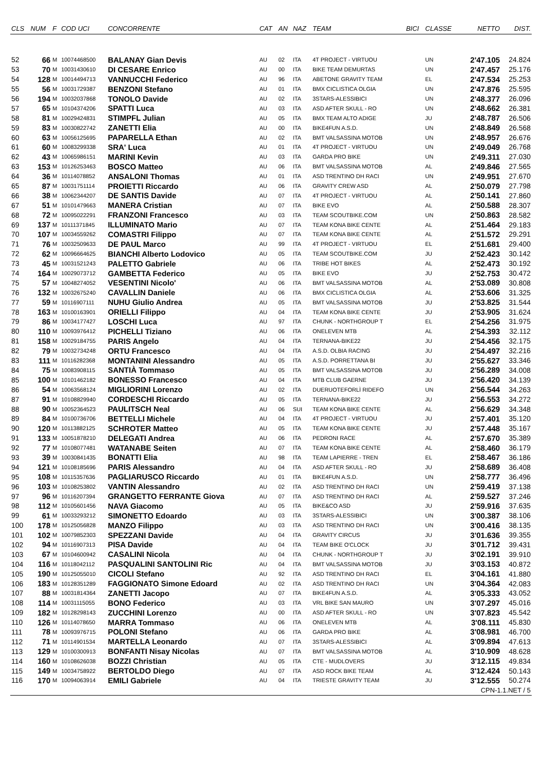| CLS | NUM | F | COD UCI | CONCORRENTE | CAT | AN | NAZ | TEAM | BICI | CLASSE | NETTO | DIST. |
| --- | --- | --- | --- | --- | --- | --- | --- | --- | --- | --- | --- | --- |
| 52 | 66 | M | 10074468500 | BALANAY Gian Devis | AU | 02 | ITA | 4T PROJECT - VIRTUOU | | UN | 2'47.105 | 24.824 |
| 53 | 70 | M | 10031430610 | DI CESARE Enrico | AU | 00 | ITA | BIKE TEAM DEMURTAS | | UN | 2'47.457 | 25.176 |
| 54 | 128 | M | 10014494713 | VANNUCCHI Federico | AU | 96 | ITA | ABETONE GRAVITY TEAM | | EL | 2'47.534 | 25.253 |
| 55 | 56 | M | 10031729387 | BENZONI Stefano | AU | 01 | ITA | BMX CICLISTICA OLGIA | | UN | 2'47.876 | 25.595 |
| 56 | 194 | M | 10032037868 | TONOLO Davide | AU | 02 | ITA | 3STARS-ALESSIBICI | | UN | 2'48.377 | 26.096 |
| 57 | 65 | M | 10104374206 | SPATTI Luca | AU | 03 | ITA | ASD AFTER SKULL - RO | | UN | 2'48.662 | 26.381 |
| 58 | 81 | M | 10029424831 | STIMPFL Julian | AU | 05 | ITA | BMX TEAM ALTO ADIGE | | JU | 2'48.787 | 26.506 |
| 59 | 83 | M | 10030822742 | ZANETTI Elia | AU | 00 | ITA | BIKE4FUN A.S.D. | | UN | 2'48.849 | 26.568 |
| 60 | 63 | M | 10056125695 | PAPARELLA Ethan | AU | 02 | ITA | BMT VALSASSINA MOTOB | | UN | 2'48.957 | 26.676 |
| 61 | 60 | M | 10083299338 | SRA' Luca | AU | 01 | ITA | 4T PROJECT - VIRTUOU | | UN | 2'49.049 | 26.768 |
| 62 | 43 | M | 10065986151 | MARINI Kevin | AU | 03 | ITA | GARDA PRO BIKE | | UN | 2'49.311 | 27.030 |
| 63 | 153 | M | 10126253463 | BOSCO Matteo | AU | 06 | ITA | BMT VALSASSINA MOTOB | | AL | 2'49.846 | 27.565 |
| 64 | 36 | M | 10114078852 | ANSALONI Thomas | AU | 01 | ITA | ASD TRENTINO DH RACI | | UN | 2'49.951 | 27.670 |
| 65 | 87 | M | 10031751114 | PROIETTI Riccardo | AU | 06 | ITA | GRAVITY CREW ASD | | AL | 2'50.079 | 27.798 |
| 66 | 38 | M | 10062344207 | DE SANTIS Davide | AU | 07 | ITA | 4T PROJECT - VIRTUOU | | AL | 2'50.141 | 27.860 |
| 67 | 51 | M | 10101479663 | MANERA Cristian | AU | 07 | ITA | BIKE EVO | | AL | 2'50.588 | 28.307 |
| 68 | 72 | M | 10095022291 | FRANZONI Francesco | AU | 03 | ITA | TEAM SCOUTBIKE.COM | | UN | 2'50.863 | 28.582 |
| 69 | 137 | M | 10111371845 | ILLUMINATO Mario | AU | 07 | ITA | TEAM KONA BIKE CENTE | | AL | 2'51.464 | 29.183 |
| 70 | 107 | M | 10034559262 | COMASTRI Filippo | AU | 07 | ITA | TEAM KONA BIKE CENTE | | AL | 2'51.572 | 29.291 |
| 71 | 76 | M | 10032509633 | DE PAUL Marco | AU | 99 | ITA | 4T PROJECT - VIRTUOU | | EL | 2'51.681 | 29.400 |
| 72 | 62 | M | 10096664625 | BIANCHI Alberto Lodovico | AU | 05 | ITA | TEAM SCOUTBIKE.COM | | JU | 2'52.423 | 30.142 |
| 73 | 45 | M | 10031521243 | PALETTO Gabriele | AU | 06 | ITA | TRIBE HOT BIKES | | AL | 2'52.473 | 30.192 |
| 74 | 164 | M | 10029073712 | GAMBETTA Federico | AU | 05 | ITA | BIKE EVO | | JU | 2'52.753 | 30.472 |
| 75 | 57 | M | 10048274052 | VESENTINI Nicolo' | AU | 06 | ITA | BMT VALSASSINA MOTOB | | AL | 2'53.089 | 30.808 |
| 76 | 132 | M | 10032675240 | CAVALLIN Daniele | AU | 06 | ITA | BMX CICLISTICA OLGIA | | AL | 2'53.606 | 31.325 |
| 77 | 59 | M | 10116907111 | NUHU Giulio Andrea | AU | 05 | ITA | BMT VALSASSINA MOTOB | | JU | 2'53.825 | 31.544 |
| 78 | 163 | M | 10100163901 | ORIELLI Filippo | AU | 04 | ITA | TEAM KONA BIKE CENTE | | JU | 2'53.905 | 31.624 |
| 79 | 86 | M | 10034177427 | LOSCHI Luca | AU | 97 | ITA | CHUNK - NORTHGROUP T | | EL | 2'54.256 | 31.975 |
| 80 | 110 | M | 10093976412 | PICHELLI Tiziano | AU | 06 | ITA | ONELEVEN MTB | | AL | 2'54.393 | 32.112 |
| 81 | 158 | M | 10029184755 | PARIS Angelo | AU | 04 | ITA | TERNANA-BIKE22 | | JU | 2'54.456 | 32.175 |
| 82 | 79 | M | 10032734248 | ORTU Francesco | AU | 04 | ITA | A.S.D. OLBIA RACING | | JU | 2'54.497 | 32.216 |
| 83 | 111 | M | 10116282368 | MONTANINI Alessandro | AU | 05 | ITA | A.S.D. PORRETTANA BI | | JU | 2'55.627 | 33.346 |
| 84 | 75 | M | 10083908115 | SANTIÀ Tommaso | AU | 05 | ITA | BMT VALSASSINA MOTOB | | JU | 2'56.289 | 34.008 |
| 85 | 100 | M | 10101462182 | BONESSO Francesco | AU | 04 | ITA | MTB CLUB GAERNE | | JU | 2'56.420 | 34.139 |
| 86 | 54 | M | 10063568124 | MIGLIORINI Lorenzo | AU | 02 | ITA | DUERUOTEFORLÌ RIDEFO | | UN | 2'56.544 | 34.263 |
| 87 | 91 | M | 10108829940 | CORDESCHI Riccardo | AU | 05 | ITA | TERNANA-BIKE22 | | JU | 2'56.553 | 34.272 |
| 88 | 90 | M | 10052364523 | PAULITSCH Neal | AU | 06 | SUI | TEAM KONA BIKE CENTE | | AL | 2'56.629 | 34.348 |
| 89 | 84 | M | 10100736706 | BETTELLI Michele | AU | 04 | ITA | 4T PROJECT - VIRTUOU | | JU | 2'57.401 | 35.120 |
| 90 | 120 | M | 10113882125 | SCHROTER Matteo | AU | 05 | ITA | TEAM KONA BIKE CENTE | | JU | 2'57.448 | 35.167 |
| 91 | 133 | M | 10051878210 | DELEGATI Andrea | AU | 06 | ITA | PEDRONI RACE | | AL | 2'57.670 | 35.389 |
| 92 | 77 | M | 10108077481 | WATANABE Seiten | AU | 07 | ITA | TEAM KONA BIKE CENTE | | AL | 2'58.460 | 36.179 |
| 93 | 39 | M | 10030841435 | BONATTI Elia | AU | 98 | ITA | TEAM LAPIERRE - TREN | | EL | 2'58.467 | 36.186 |
| 94 | 121 | M | 10108185696 | PARIS Alessandro | AU | 04 | ITA | ASD AFTER SKULL - RO | | JU | 2'58.689 | 36.408 |
| 95 | 108 | M | 10115357636 | PAGLIARUSCO Riccardo | AU | 01 | ITA | BIKE4FUN A.S.D. | | UN | 2'58.777 | 36.496 |
| 96 | 103 | M | 10108253802 | VANTIN Alessandro | AU | 02 | ITA | ASD TRENTINO DH RACI | | UN | 2'59.419 | 37.138 |
| 97 | 96 | M | 10116207394 | GRANGETTO FERRANTE Giova | AU | 07 | ITA | ASD TRENTINO DH RACI | | AL | 2'59.527 | 37.246 |
| 98 | 112 | M | 10105601456 | NAVA Giacomo | AU | 05 | ITA | BIKE&CO ASD | | JU | 2'59.916 | 37.635 |
| 99 | 61 | M | 10033293212 | SIMONETTO Edoardo | AU | 03 | ITA | 3STARS-ALESSIBICI | | UN | 3'00.387 | 38.106 |
| 100 | 178 | M | 10125056828 | MANZO Filippo | AU | 03 | ITA | ASD TRENTINO DH RACI | | UN | 3'00.416 | 38.135 |
| 101 | 102 | M | 10079852303 | SPEZZANI Davide | AU | 04 | ITA | GRAVITY CIRCUS | | JU | 3'01.636 | 39.355 |
| 102 | 94 | M | 10116907313 | PISA Davide | AU | 04 | ITA | TEAM BIKE O'CLOCK | | JU | 3'01.712 | 39.431 |
| 103 | 67 | M | 10104600942 | CASALINI Nicola | AU | 04 | ITA | CHUNK - NORTHGROUP T | | JU | 3'02.191 | 39.910 |
| 104 | 116 | M | 10118042112 | PASQUALINI SANTOLINI Ric | AU | 04 | ITA | BMT VALSASSINA MOTOB | | JU | 3'03.153 | 40.872 |
| 105 | 190 | M | 10125055010 | CICOLI Stefano | AU | 92 | ITA | ASD TRENTINO DH RACI | | EL | 3'04.161 | 41.880 |
| 106 | 183 | M | 10128351289 | FAGGIONATO Simone Edoard | AU | 02 | ITA | ASD TRENTINO DH RACI | | UN | 3'04.364 | 42.083 |
| 107 | 88 | M | 10031814364 | ZANETTI Jacopo | AU | 07 | ITA | BIKE4FUN A.S.D. | | AL | 3'05.333 | 43.052 |
| 108 | 114 | M | 10031115055 | BONO Federico | AU | 03 | ITA | VRL BIKE SAN MAURO | | UN | 3'07.297 | 45.016 |
| 109 | 182 | M | 10128298143 | ZUCCHINI Lorenzo | AU | 00 | ITA | ASD AFTER SKULL - RO | | UN | 3'07.823 | 45.542 |
| 110 | 126 | M | 10114078650 | MARRA Tommaso | AU | 06 | ITA | ONELEVEN MTB | | AL | 3'08.111 | 45.830 |
| 111 | 78 | M | 10093976715 | POLONI Stefano | AU | 06 | ITA | GARDA PRO BIKE | | AL | 3'08.981 | 46.700 |
| 112 | 71 | M | 10114901534 | MARTELLA Leonardo | AU | 07 | ITA | 3STARS-ALESSIBICI | | AL | 3'09.894 | 47.613 |
| 113 | 129 | M | 10100300913 | BONFANTI Nisay Nicolas | AU | 07 | ITA | BMT VALSASSINA MOTOB | | AL | 3'10.909 | 48.628 |
| 114 | 160 | M | 10108626038 | BOZZI Christian | AU | 05 | ITA | CTE - MUDLOVERS | | JU | 3'12.115 | 49.834 |
| 115 | 149 | M | 10034758922 | BERTOLDO Diego | AU | 07 | ITA | ASD ROCK BIKE TEAM | | AL | 3'12.424 | 50.143 |
| 116 | 170 | M | 10094063914 | EMILI Gabriele | AU | 04 | ITA | TRIESTE GRAVITY TEAM | | JU | 3'12.555 | 50.274 |
| CPN-1.1.NET / 5 | | | | | | | | | | | | |